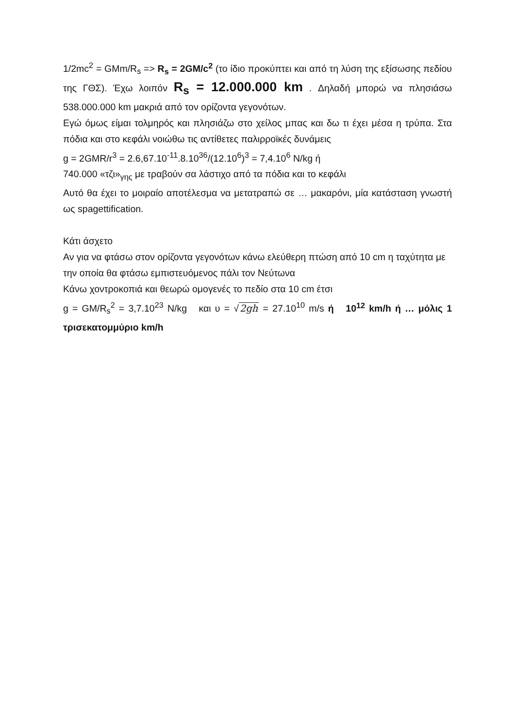1/2mc<sup>2</sup> = GMm/R<sub>s</sub> => R<sub>s</sub> = 2GM/c<sup>2</sup> (το ίδιο προκύπτει και από τη λύση της εξίσωσης πεδίου της ΓΘΣ). Έχω λοιπόν R<sub>s</sub> = 12.000.000 km . Δηλαδή μπορώ να πλησιάσω 538.000.000 km μακριά από τον ορίζοντα γεγονότων.
Εγώ όμως είμαι τολμηρός και πλησιάζω στο χείλος μπας και δω τι έχει μέσα η τρύπα. Στα πόδια και στο κεφάλι νοιώθω τις αντίθετες παλιρροϊκές δυνάμεις
g = 2GMR/r<sup>3</sup> = 2.6,67.10<sup>-11</sup>.8.10<sup>36</sup>/(12.10<sup>6</sup>)<sup>3</sup> = 7,4.10<sup>6</sup> N/kg ή
740.000 «τζι»<sub>γης</sub> με τραβούν σα λάστιχο από τα πόδια και το κεφάλι
Αυτό θα έχει το μοιραίο αποτέλεσμα να μετατραπώ σε … μακαρόνι, μία κατάσταση γνωστή ως spagettification.
Κάτι άσχετο
Αν για να φτάσω στον ορίζοντα γεγονότων κάνω ελεύθερη πτώση από 10 cm η ταχύτητα με την οποία θα φτάσω εμπιστευόμενος πάλι τον Νεύτωνα
Κάνω χοντροκοπιά και θεωρώ ομογενές το πεδίο στα 10 cm έτσι
g = GM/R<sub>s</sub><sup>2</sup> = 3,7.10<sup>23</sup> N/kg και υ = √2gh = 27.10<sup>10</sup> m/s ή 10<sup>12</sup> km/h ή … μόλις 1 τρισεκατομμύριο km/h